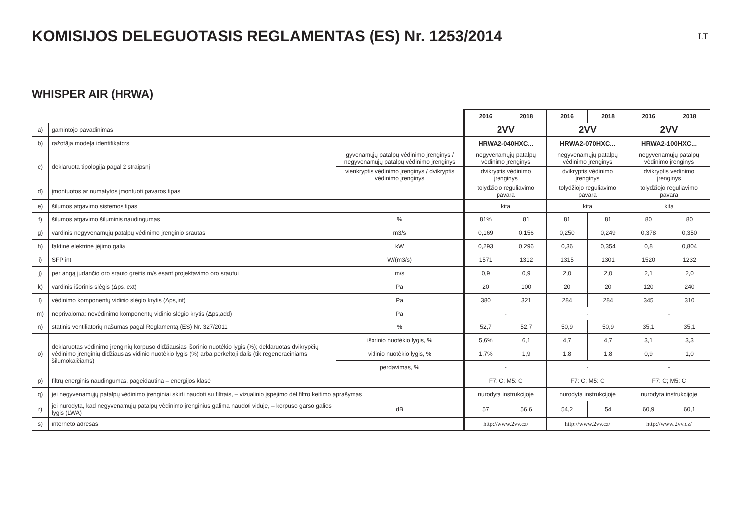KOMISIJOS DELEGUOTASIS REGLAMENTAS (ES) Nr. 1253/2014
LT
WHISPER AIR (HRWA)
| | | | 2016 | 2018 | 2016 | 2018 | 2016 | 2018 |
| a) | gamintojo pavadinimas | | 2VV | | 2VV | | 2VV | |
| b) | ražotāja modeļa identifikators | | HRWA2-040HXC... | | HRWA2-070HXC... | | HRWA2-100HXC... | |
| c) | deklaruota tipologija pagal 2 straipsnį | gyvenamųjų patalpų vėdinimo įrenginys / negyvenamųjų patalpų vėdinimo įrenginys | negyvenamųjų patalpų vėdinimo įrenginys | | negyvenamųjų patalpų vėdinimo įrenginys | | negyvenamųjų patalpų vėdinimo įrenginys | |
| | | vienkryptis vėdinimo įrenginys / dvikryptis vėdinimo įrenginys | dvikryptis vėdinimo įrenginys | | dvikryptis vėdinimo įrenginys | | dvikryptis vėdinimo įrenginys | |
| d) | įmontuotos ar numatytos įmontuoti pavaros tipas | | tolydžiojo reguliavimo pavara | | tolydžiojo reguliavimo pavara | | tolydžiojo reguliavimo pavara | |
| e) | šilumos atgavimo sistemos tipas | | kita | | kita | | kita | |
| f) | šilumos atgavimo šiluminis naudingumas | % | 81% | 81 | 81 | 81 | 80 | 80 |
| g) | vardinis negyvenamųjų patalpų vėdinimo įrenginio srautas | m3/s | 0,169 | 0,156 | 0,250 | 0,249 | 0,378 | 0,350 |
| h) | faktinė elektrinė įėjimo galia | kW | 0,293 | 0,296 | 0,36 | 0,354 | 0,8 | 0,804 |
| i) | SFP int | W/(m3/s) | 1571 | 1312 | 1315 | 1301 | 1520 | 1232 |
| j) | per angą judančio oro srauto greitis m/s esant projektavimo oro srautui | m/s | 0,9 | 0,9 | 2,0 | 2,0 | 2,1 | 2,0 |
| k) | vardinis išorinis slėgis (Δps, ext) | Pa | 20 | 100 | 20 | 20 | 120 | 240 |
| l) | vėdinimo komponentų vidinio slėgio krytis (Δps,int) | Pa | 380 | 321 | 284 | 284 | 345 | 310 |
| m) | neprivaloma: nevėdinimo komponentų vidinio slėgio krytis (Δps,add) | Pa | - | | - | | - | |
| n) | statinis ventiliatorių našumas pagal Reglamentą (ES) Nr. 327/2011 | % | 52,7 | 52,7 | 50,9 | 50,9 | 35,1 | 35,1 |
| o) | deklaruotas vėdinimo įrenginių korpuso didžiausias išorinio nuotėkio lygis (%); deklaruotas dvikrypčių vėdinimo įrenginių didžiausias vidinio nuotėkio lygis (%) arba perkeltoji dalis (tik regeneraciniams šilumokaičiams) | išorinio nuotėkio lygis, % | 5,6% | 6,1 | 4,7 | 4,7 | 3,1 | 3,3 |
| | | vidinio nuotėkio lygis, % | 1,7% | 1,9 | 1,8 | 1,8 | 0,9 | 1,0 |
| | | perdavimas, % | - | | - | | - | |
| p) | filtrų energinis naudingumas, pageidautina – energijos klasė | | F7: C; M5: C | | F7: C; M5: C | | F7: C; M5: C | |
| q) | jei negyvenamųjų patalpų vėdinimo įrenginiai skirti naudoti su filtrais, – vizualinio įspėjimo dėl filtro keitimo aprašymas | | nurodyta instrukcijoje | | nurodyta instrukcijoje | | nurodyta instrukcijoje | |
| r) | jei nurodyta, kad negyvenamųjų patalpų vėdinimo įrenginius galima naudoti viduje, – korpuso garso galios lygis (LWA) | dB | 57 | 56,6 | 54,2 | 54 | 60,9 | 60,1 |
| s) | interneto adresas | | http://www.2vv.cz/ | | http://www.2vv.cz/ | | http://www.2vv.cz/ | |